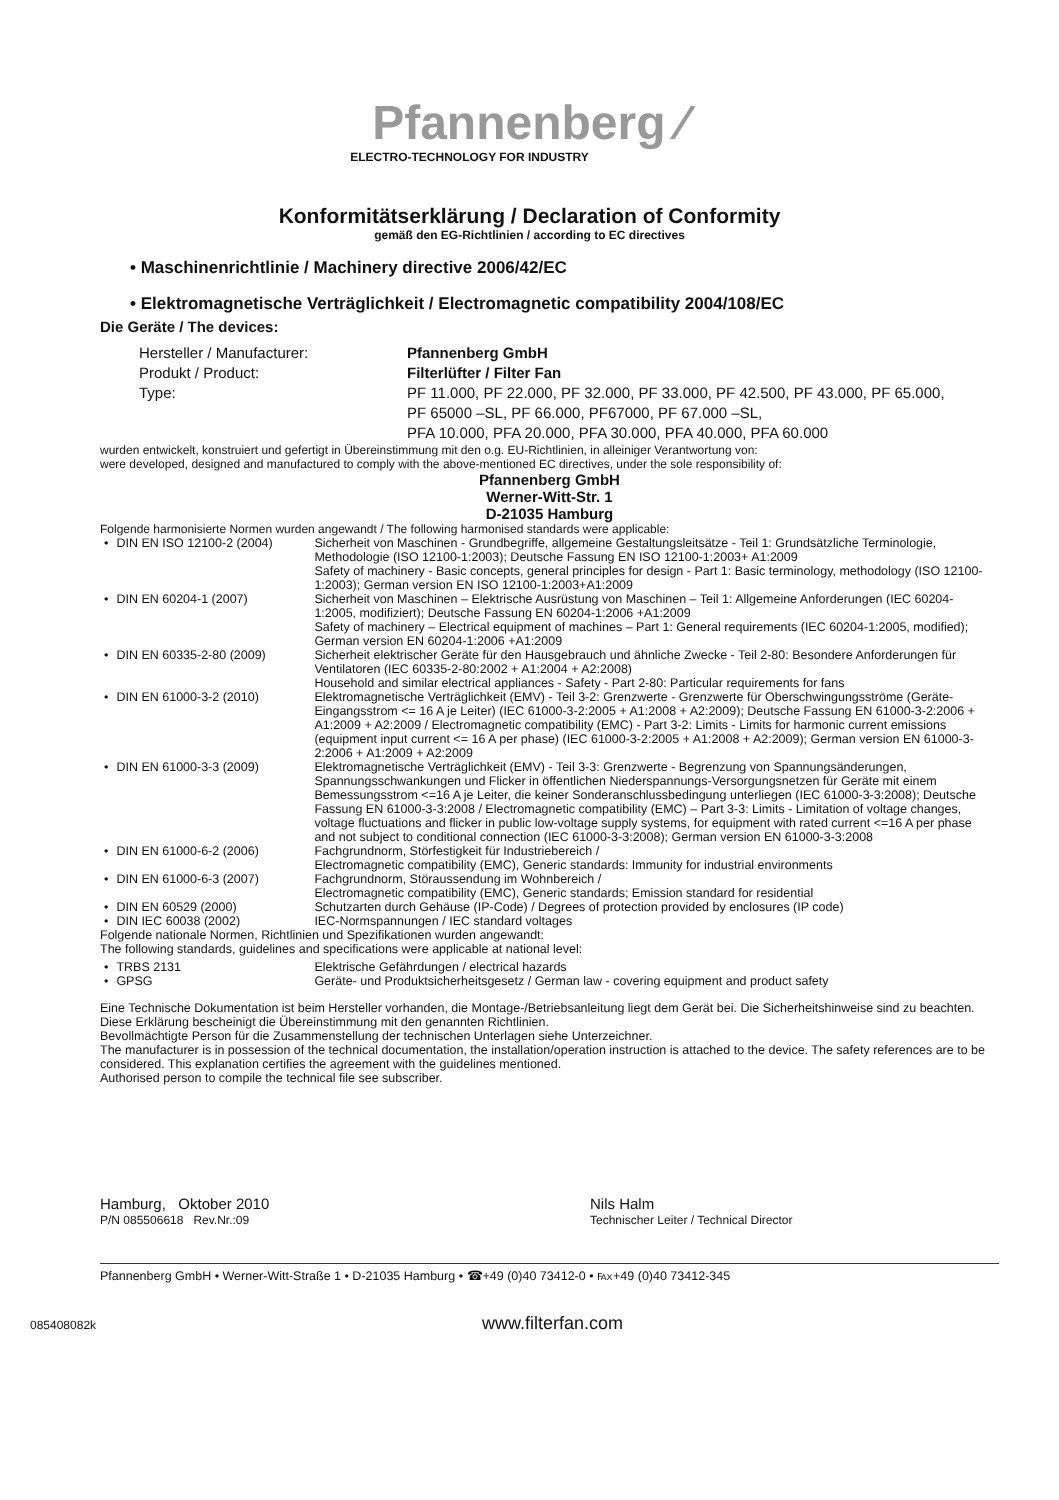Pfannenberg ⁄
ELECTRO-TECHNOLOGY FOR INDUSTRY
Konformitätserklärung / Declaration of Conformity
gemäß den EG-Richtlinien / according to EC directives
• Maschinenrichtlinie / Machinery directive 2006/42/EC
• Elektromagnetische Verträglichkeit / Electromagnetic compatibility 2004/108/EC
Die Geräte / The devices:
| Hersteller / Manufacturer: | Pfannenberg GmbH |
| Produkt / Product: | Filterlüfter / Filter Fan |
| Type: | PF 11.000, PF 22.000, PF 32.000, PF 33.000, PF 42.500, PF 43.000, PF 65.000, PF 65000 –SL, PF 66.000, PF67000, PF 67.000 –SL, PFA 10.000, PFA 20.000, PFA 30.000, PFA 40.000, PFA 60.000 |
wurden entwickelt, konstruiert und gefertigt in Übereinstimmung mit den o.g. EU-Richtlinien, in alleiniger Verantwortung von:
were developed, designed and manufactured to comply with the above-mentioned EC directives, under the sole responsibility of:
Pfannenberg GmbH
Werner-Witt-Str. 1
D-21035 Hamburg
Folgende harmonisierte Normen wurden angewandt / The following harmonised standards were applicable:
| • | DIN EN ISO 12100-2 (2004) | Sicherheit von Maschinen - Grundbegriffe, allgemeine Gestaltungsleitsätze - Teil 1: Grundsätzliche Terminologie, Methodologie (ISO 12100-1:2003); Deutsche Fassung EN ISO 12100-1:2003+ A1:2009 Safety of machinery - Basic concepts, general principles for design - Part 1: Basic terminology, methodology (ISO 12100-1:2003); German version EN ISO 12100-1:2003+A1:2009 |
| • | DIN EN 60204-1 (2007) | Sicherheit von Maschinen – Elektrische Ausrüstung von Maschinen – Teil 1: Allgemeine Anforderungen (IEC 60204-1:2005, modifiziert); Deutsche Fassung EN 60204-1:2006 +A1:2009 Safety of machinery – Electrical equipment of machines – Part 1: General requirements (IEC 60204-1:2005, modified); German version EN 60204-1:2006 +A1:2009 |
| • | DIN EN 60335-2-80 (2009) | Sicherheit elektrischer Geräte für den Hausgebrauch und ähnliche Zwecke - Teil 2-80: Besondere Anforderungen für Ventilatoren (IEC 60335-2-80:2002 + A1:2004 + A2:2008) Household and similar electrical appliances - Safety - Part 2-80: Particular requirements for fans |
| • | DIN EN 61000-3-2 (2010) | Elektromagnetische Verträglichkeit (EMV) - Teil 3-2: Grenzwerte - Grenzwerte für Oberschwingungsströme (Geräte-Eingangsstrom <= 16 A je Leiter) (IEC 61000-3-2:2005 + A1:2008 + A2:2009); Deutsche Fassung EN 61000-3-2:2006 + A1:2009 + A2:2009 / Electromagnetic compatibility (EMC) - Part 3-2: Limits - Limits for harmonic current emissions (equipment input current <= 16 A per phase) (IEC 61000-3-2:2005 + A1:2008 + A2:2009); German version EN 61000-3-2:2006 + A1:2009 + A2:2009 |
| • | DIN EN 61000-3-3 (2009) | Elektromagnetische Verträglichkeit (EMV) - Teil 3-3: Grenzwerte - Begrenzung von Spannungsänderungen, Spannungsschwankungen und Flicker in öffentlichen Niederspannungs-Versorgungsnetzen für Geräte mit einem Bemessungsstrom <=16 A je Leiter, die keiner Sonderanschlussbedingung unterliegen (IEC 61000-3-3:2008); Deutsche Fassung EN 61000-3-3:2008 / Electromagnetic compatibility (EMC) – Part 3-3: Limits - Limitation of voltage changes, voltage fluctuations and flicker in public low-voltage supply systems, for equipment with rated current <=16 A per phase and not subject to conditional connection (IEC 61000-3-3:2008); German version EN 61000-3-3:2008 |
| • | DIN EN 61000-6-2 (2006) | Fachgrundnorm, Störfestigkeit für Industriebereich / Electromagnetic compatibility (EMC), Generic standards: Immunity for industrial environments |
| • | DIN EN 61000-6-3 (2007) | Fachgrundnorm, Störaussendung im Wohnbereich / Electromagnetic compatibility (EMC), Generic standards; Emission standard for residential |
| • | DIN EN 60529 (2000) | Schutzarten durch Gehäuse (IP-Code) / Degrees of protection provided by enclosures (IP code) |
| • | DIN IEC 60038 (2002) | IEC-Normspannungen / IEC standard voltages |
Folgende nationale Normen, Richtlinien und Spezifikationen wurden angewandt:
The following standards, guidelines and specifications were applicable at national level:
| • | TRBS 2131 | Elektrische Gefährdungen / electrical hazards |
| • | GPSG | Geräte- und Produktsicherheitsgesetz / German law - covering equipment and product safety |
Eine Technische Dokumentation ist beim Hersteller vorhanden, die Montage-/Betriebsanleitung liegt dem Gerät bei. Die Sicherheitshinweise sind zu beachten. Diese Erklärung bescheinigt die Übereinstimmung mit den genannten Richtlinien.
Bevollmächtigte Person für die Zusammenstellung der technischen Unterlagen siehe Unterzeichner.
The manufacturer is in possession of the technical documentation, the installation/operation instruction is attached to the device. The safety references are to be considered. This explanation certifies the agreement with the guidelines mentioned.
Authorised person to compile the technical file see subscriber.
Hamburg, Oktober 2010
P/N 085506618 Rev.Nr.:09
Nils Halm
Technischer Leiter / Technical Director
Pfannenberg GmbH • Werner-Witt-Straße 1 • D-21035 Hamburg • ☎+49 (0)40 73412-0 • ℻+49 (0)40 73412-345
085408082k www.filterfan.com